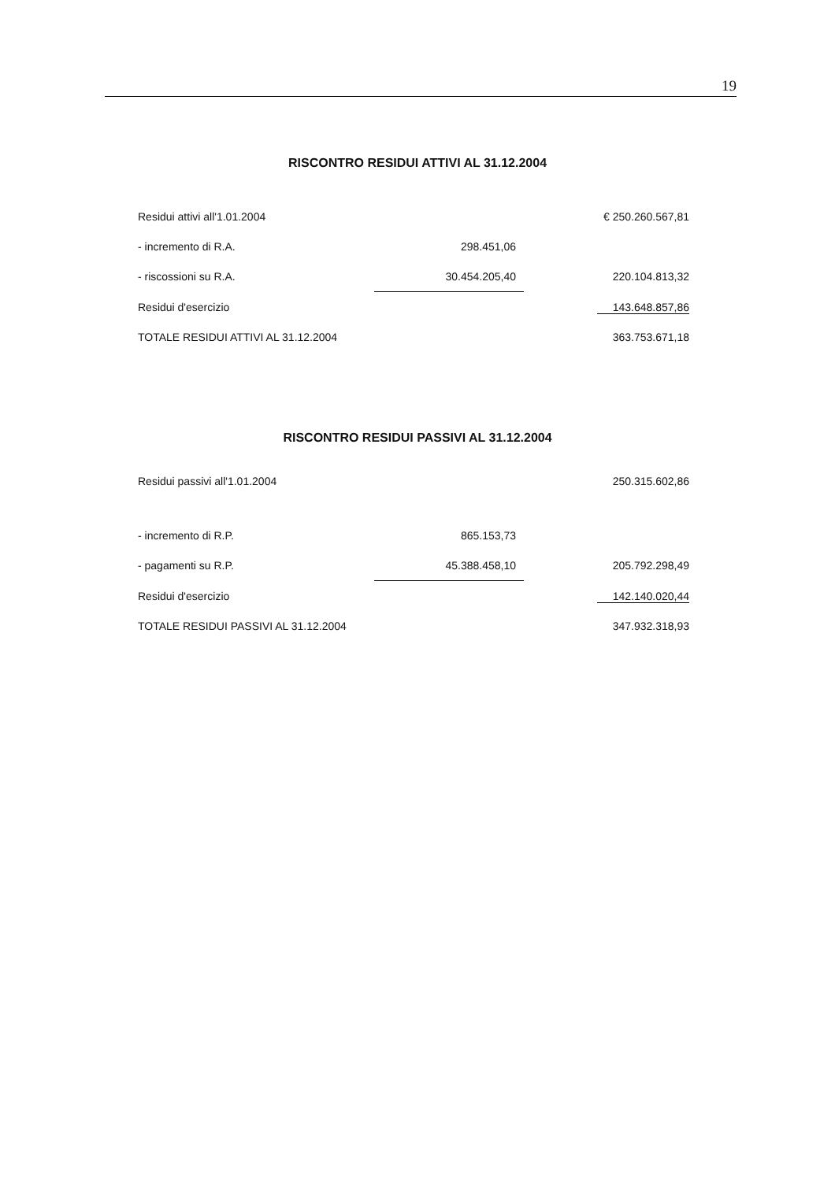19
RISCONTRO RESIDUI ATTIVI AL 31.12.2004
| Residui attivi all'1.01.2004 | | € 250.260.567,81 |
| - incremento di R.A. | 298.451,06 | |
| - riscossioni su R.A. | 30.454.205,40 | 220.104.813,32 |
| Residui d'esercizio | | 143.648.857,86 |
| TOTALE RESIDUI ATTIVI AL 31.12.2004 | | 363.753.671,18 |
RISCONTRO RESIDUI PASSIVI AL 31.12.2004
| Residui passivi all'1.01.2004 | | 250.315.602,86 |
| - incremento di R.P. | 865.153,73 | |
| - pagamenti su R.P. | 45.388.458,10 | 205.792.298,49 |
| Residui d'esercizio | | 142.140.020,44 |
| TOTALE RESIDUI PASSIVI AL 31.12.2004 | | 347.932.318,93 |